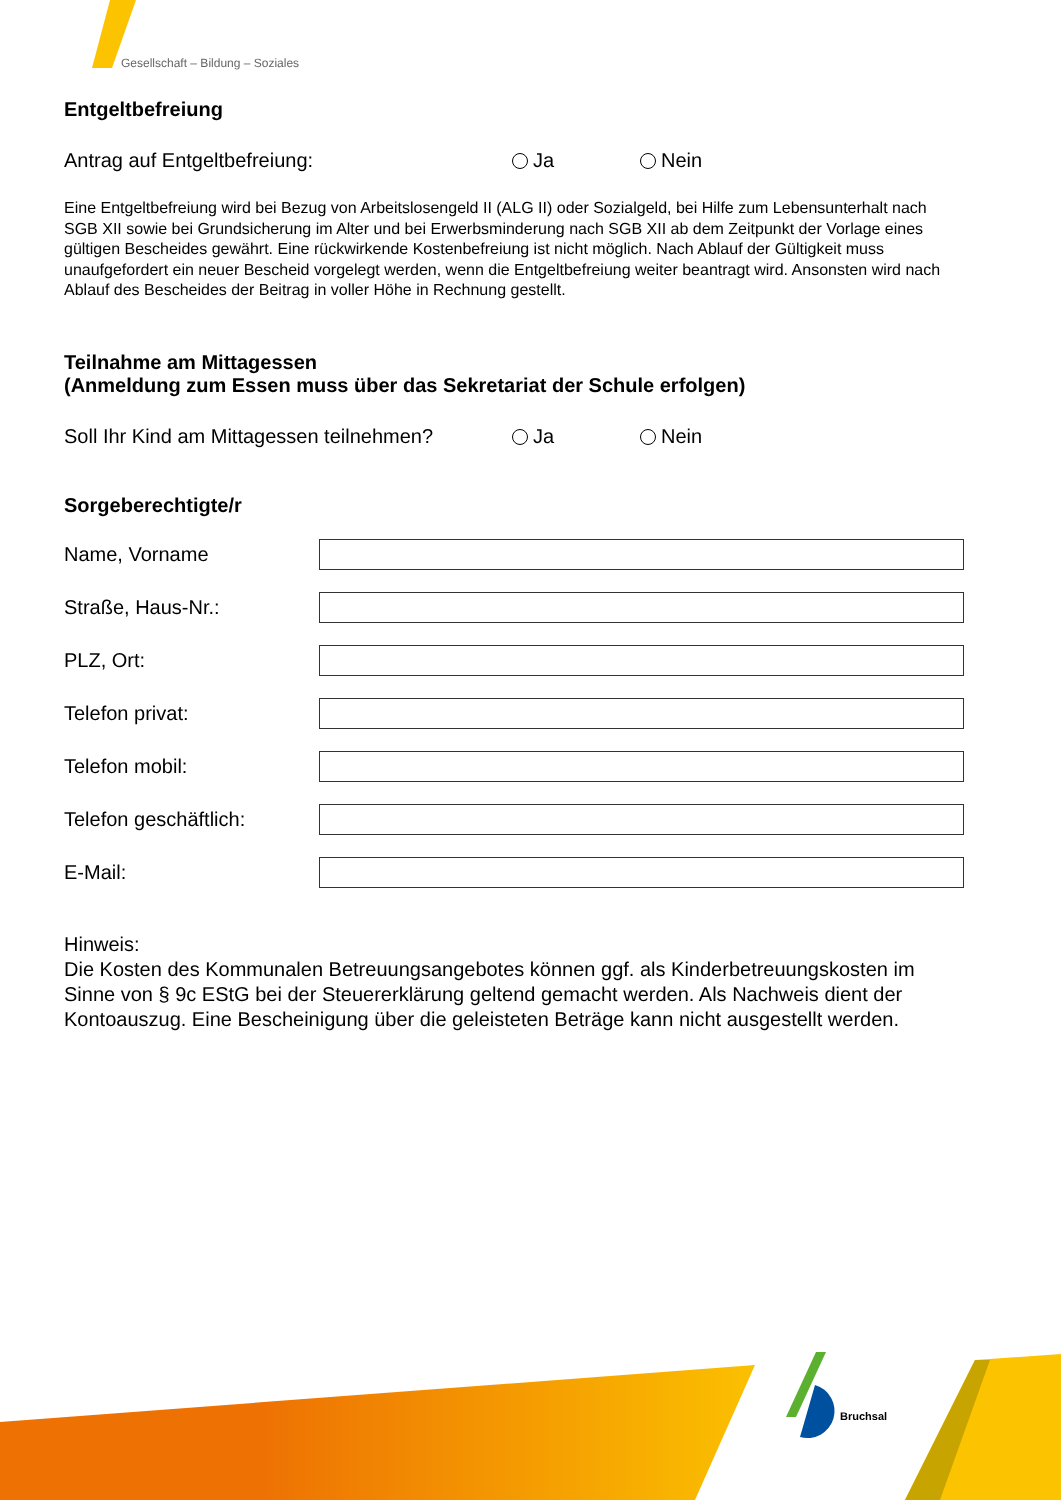Bruchsal
Gesellschaft – Bildung – Soziales
Entgeltbefreiung
Antrag auf Entgeltbefreiung: Ja Nein
Eine Entgeltbefreiung wird bei Bezug von Arbeitslosengeld II (ALG II) oder Sozialgeld, bei Hilfe zum Lebensunterhalt nach SGB XII sowie bei Grundsicherung im Alter und bei Erwerbsminderung nach SGB XII ab dem Zeitpunkt der Vorlage eines gültigen Bescheides gewährt. Eine rückwirkende Kostenbefreiung ist nicht möglich. Nach Ablauf der Gültigkeit muss unaufgefordert ein neuer Bescheid vorgelegt werden, wenn die Entgeltbefreiung weiter beantragt wird. Ansonsten wird nach Ablauf des Bescheides der Beitrag in voller Höhe in Rechnung gestellt.
Teilnahme am Mittagessen
(Anmeldung zum Essen muss über das Sekretariat der Schule erfolgen)
Soll Ihr Kind am Mittagessen teilnehmen? Ja Nein
Sorgeberechtigte/r
Name, Vorname
Straße, Haus-Nr.:
PLZ, Ort:
Telefon privat:
Telefon mobil:
Telefon geschäftlich:
E-Mail:
Hinweis:
Die Kosten des Kommunalen Betreuungsangebotes können ggf. als Kinderbetreuungskosten im Sinne von § 9c EStG bei der Steuererklärung geltend gemacht werden. Als Nachweis dient der Kontoauszug. Eine Bescheinigung über die geleisteten Beträge kann nicht ausgestellt werden.